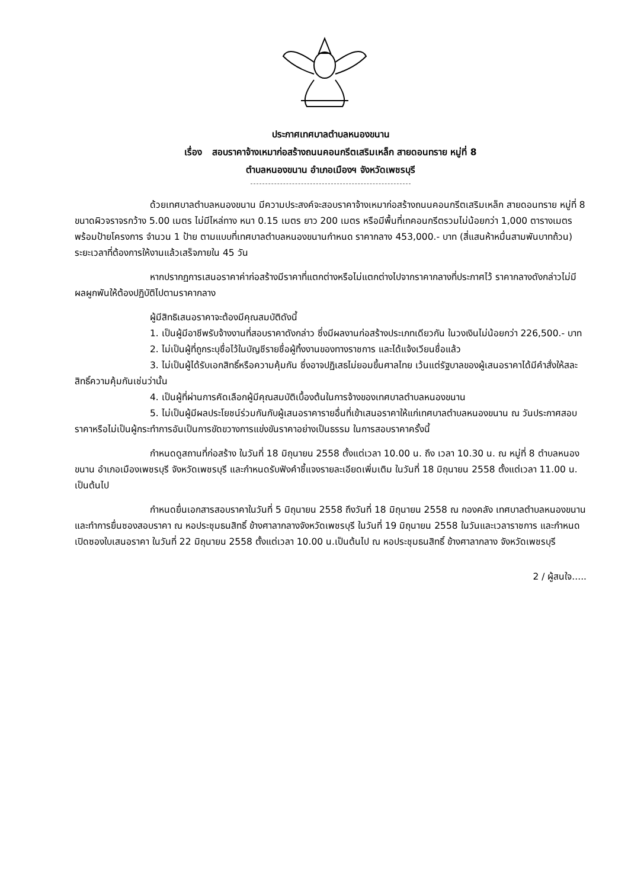ประกาศเทศบาลตำบลหนองขนาน
เรื่อง สอบราคาจ้างเหมาก่อสร้างถนนคอนกรีตเสริมเหล็ก สายดอนทราย หมู่ที่ 8
ตำบลหนองขนาน อำเภอเมืองฯ จังหวัดเพชรบุรี
ด้วยเทศบาลตำบลหนองขนาน มีความประสงค์จะสอบราคาจ้างเหมาก่อสร้างถนนคอนกรีตเสริมเหล็ก สายดอนทราย หมู่ที่ 8 ขนาดผิวจราจรกว้าง 5.00 เมตร ไม่มีไหล่ทาง หนา 0.15 เมตร ยาว 200 เมตร หรือมีพื้นที่เทคอนกรีตรวมไม่น้อยกว่า 1,000 ตารางเมตร พร้อมป้ายโครงการ จำนวน 1 ป้าย ตามแบบที่เทศบาลตำบลหนองขนานกำหนด ราคากลาง 453,000.- บาท (สี่แสนห้าหมื่นสามพันบาทถ้วน) ระยะเวลาที่ต้องการให้งานแล้วเสร็จภายใน 45 วัน
หากปรากฏการเสนอราคาค่าก่อสร้างมีราคาที่แตกต่างหรือไม่แตกต่างไปจากราคากลางที่ประกาศไว้ ราคากลางดังกล่าวไม่มีผลผูกพันให้ต้องปฏิบัติไปตามราคากลาง
ผู้มีสิทธิเสนอราคาจะต้องมีคุณสมบัติดังนี้
1. เป็นผู้มีอาชีพรับจ้างงานที่สอบราคาดังกล่าว ซึ่งมีผลงานก่อสร้างประเภทเดียวกัน ในวงเงินไม่น้อยกว่า 226,500.- บาท
2. ไม่เป็นผู้ที่ถูกระบุชื่อไว้ในบัญชีรายชื่อผู้ทิ้งงานของทางราชการ และได้แจ้งเวียนชื่อแล้ว
3. ไม่เป็นผู้ได้รับเอกสิทธิ์หรือความคุ้มกัน ซึ่งอาจปฏิเสธไม่ยอมขึ้นศาลไทย เว้นแต่รัฐบาลของผู้เสนอราคาได้มีคำสั่งให้สละสิทธิ์ความคุ้มกันเช่นว่านั้น
4. เป็นผู้ที่ผ่านการคัดเลือกผู้มีคุณสมบัติเบื้องต้นในการจ้างของเทศบาลตำบลหนองขนาน
5. ไม่เป็นผู้มีผลประโยชน์ร่วมกันกับผู้เสนอราคารายอื่นที่เข้าเสนอราคาให้แก่เทศบาลตำบลหนองขนาน ณ วันประกาศสอบราคาหรือไม่เป็นผู้กระทำการอันเป็นการขัดขวางการแข่งขันราคาอย่างเป็นธรรม ในการสอบราคาครั้งนี้
กำหนดดูสถานที่ก่อสร้าง ในวันที่ 18 มิถุนายน 2558 ตั้งแต่เวลา 10.00 น. ถึง เวลา 10.30 น. ณ หมู่ที่ 8 ตำบลหนองขนาน อำเภอเมืองเพชรบุรี จังหวัดเพชรบุรี และกำหนดรับฟังคำชี้แจงรายละเอียดเพิ่มเติม ในวันที่ 18 มิถุนายน 2558 ตั้งแต่เวลา 11.00 น. เป็นต้นไป
กำหนดยื่นเอกสารสอบราคาในวันที่ 5 มิถุนายน 2558 ถึงวันที่ 18 มิถุนายน 2558 ณ กองคลัง เทศบาลตำบลหนองขนาน และทำการยื่นซองสอบราคา ณ หอประชุมธนสิทธิ์ ข้างศาลากลางจังหวัดเพชรบุรี ในวันที่ 19 มิถุนายน 2558 ในวันและเวลาราชการ และกำหนดเปิดซองใบเสนอราคา ในวันที่ 22 มิถุนายน 2558 ตั้งแต่เวลา 10.00 น.เป็นต้นไป ณ หอประชุมธนสิทธิ์ ข้างศาลากลาง จังหวัดเพชรบุรี
2 / ผู้สนใจ.....